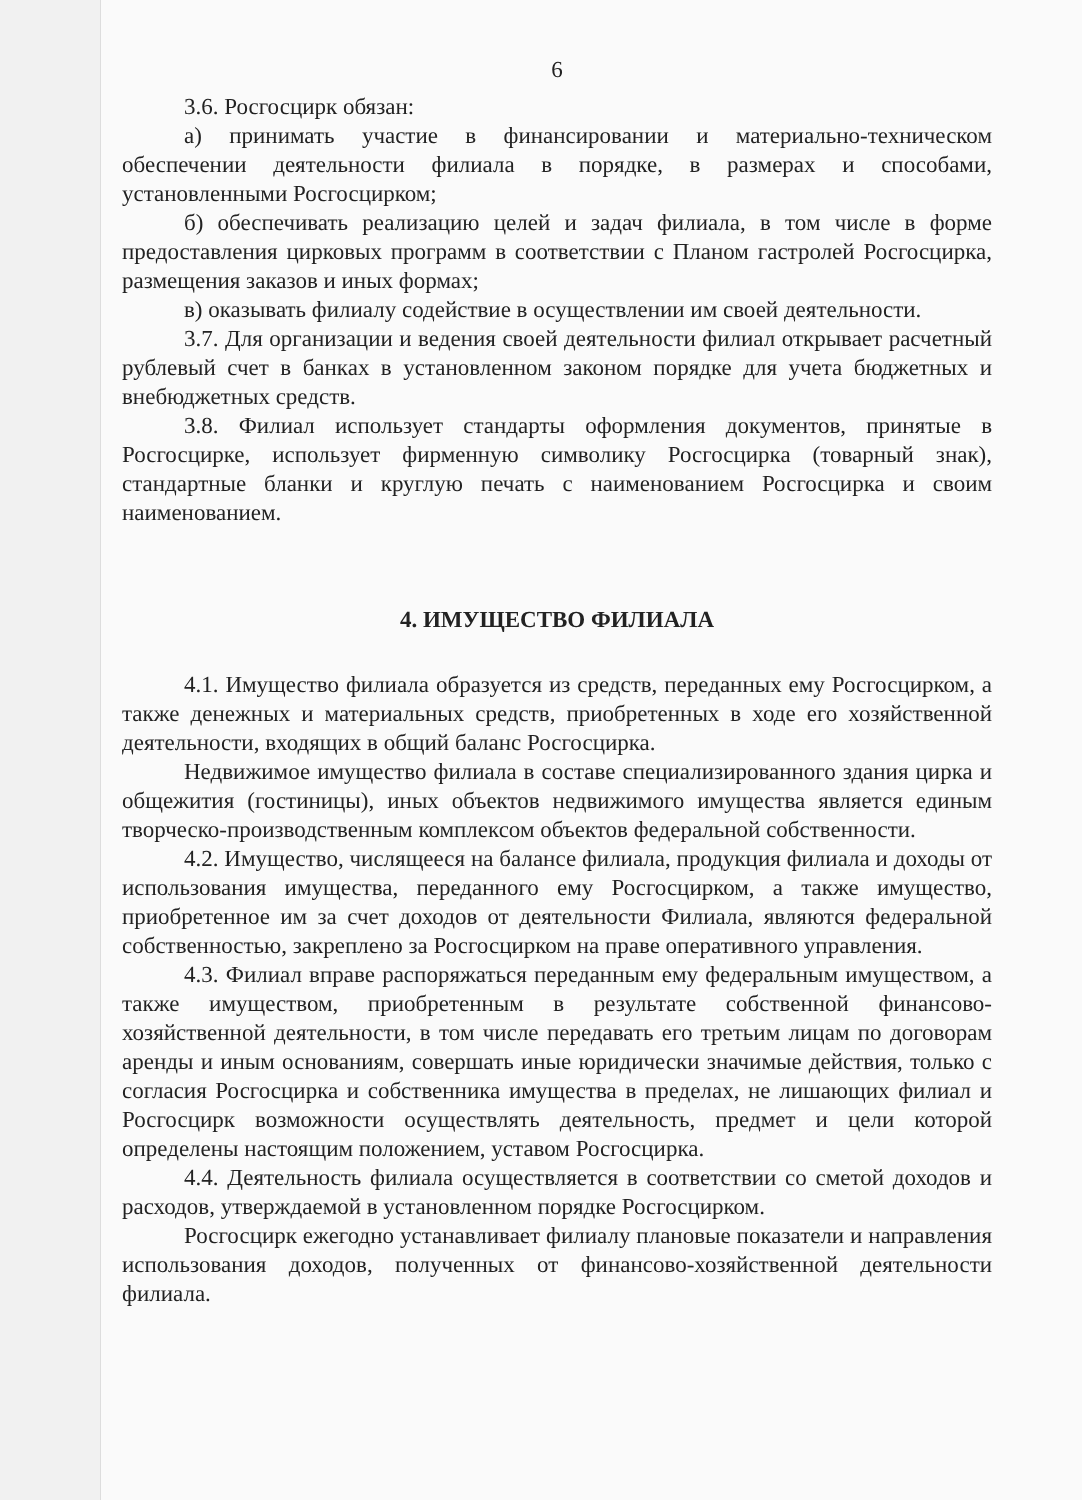6
3.6. Росгосцирк обязан:
а) принимать участие в финансировании и материально-техническом обеспечении деятельности филиала в порядке, в размерах и способами, установленными Росгосцирком;
б) обеспечивать реализацию целей и задач филиала, в том числе в форме предоставления цирковых программ в соответствии с Планом гастролей Росгосцирка, размещения заказов и иных формах;
в) оказывать филиалу содействие в осуществлении им своей деятельности.
3.7. Для организации и ведения своей деятельности филиал открывает расчетный рублевый счет в банках в установленном законом порядке для учета бюджетных и внебюджетных средств.
3.8. Филиал использует стандарты оформления документов, принятые в Росгосцирке, использует фирменную символику Росгосцирка (товарный знак), стандартные бланки и круглую печать с наименованием Росгосцирка и своим наименованием.
4. ИМУЩЕСТВО ФИЛИАЛА
4.1. Имущество филиала образуется из средств, переданных ему Росгосцирком, а также денежных и материальных средств, приобретенных в ходе его хозяйственной деятельности, входящих в общий баланс Росгосцирка.
Недвижимое имущество филиала в составе специализированного здания цирка и общежития (гостиницы), иных объектов недвижимого имущества является единым творческо-производственным комплексом объектов федеральной собственности.
4.2. Имущество, числящееся на балансе филиала, продукция филиала и доходы от использования имущества, переданного ему Росгосцирком, а также имущество, приобретенное им за счет доходов от деятельности Филиала, являются федеральной собственностью, закреплено за Росгосцирком на праве оперативного управления.
4.3. Филиал вправе распоряжаться переданным ему федеральным имуществом, а также имуществом, приобретенным в результате собственной финансово-хозяйственной деятельности, в том числе передавать его третьим лицам по договорам аренды и иным основаниям, совершать иные юридически значимые действия, только с согласия Росгосцирка и собственника имущества в пределах, не лишающих филиал и Росгосцирк возможности осуществлять деятельность, предмет и цели которой определены настоящим положением, уставом Росгосцирка.
4.4. Деятельность филиала осуществляется в соответствии со сметой доходов и расходов, утверждаемой в установленном порядке Росгосцирком.
Росгосцирк ежегодно устанавливает филиалу плановые показатели и направления использования доходов, полученных от финансово-хозяйственной деятельности филиала.